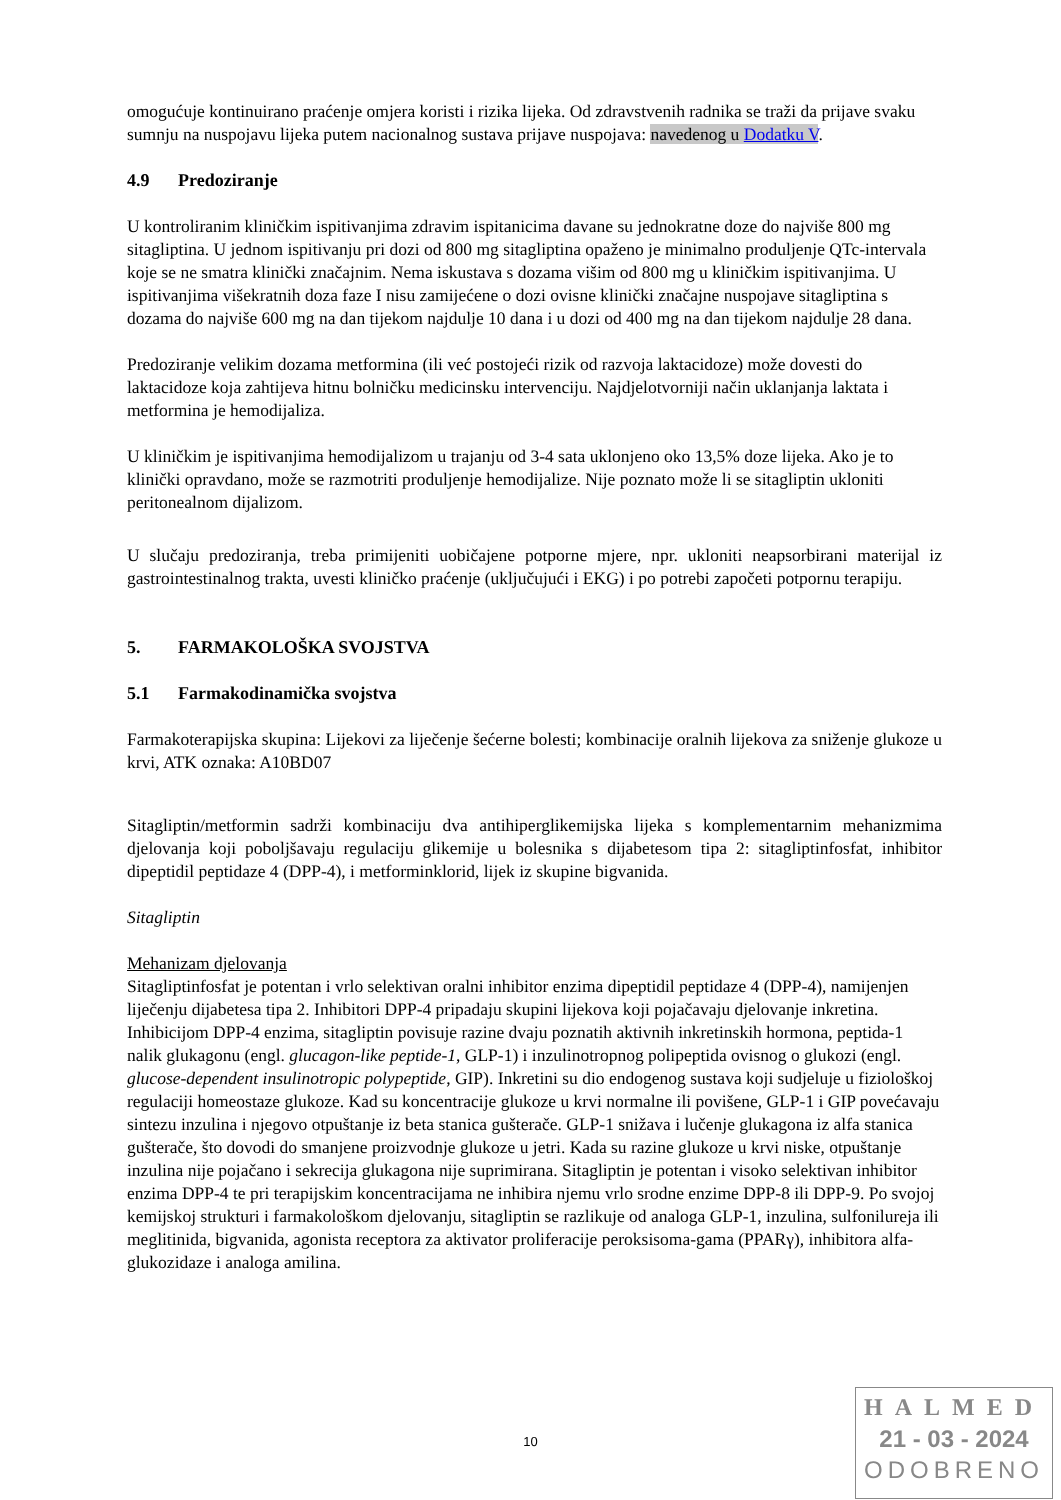omogućuje kontinuirano praćenje omjera koristi i rizika lijeka. Od zdravstvenih radnika se traži da prijave svaku sumnju na nuspojavu lijeka putem nacionalnog sustava prijave nuspojava: navedenog u Dodatku V.
4.9 Predoziranje
U kontroliranim kliničkim ispitivanjima zdravim ispitanicima davane su jednokratne doze do najviše 800 mg sitagliptina. U jednom ispitivanju pri dozi od 800 mg sitagliptina opaženo je minimalno produljenje QTc-intervala koje se ne smatra klinički značajnim. Nema iskustava s dozama višim od 800 mg u kliničkim ispitivanjima. U ispitivanjima višekratnih doza faze I nisu zamijećene o dozi ovisne klinički značajne nuspojave sitagliptina s dozama do najviše 600 mg na dan tijekom najdulje 10 dana i u dozi od 400 mg na dan tijekom najdulje 28 dana.
Predoziranje velikim dozama metformina (ili već postojeći rizik od razvoja laktacidoze) može dovesti do laktacidoze koja zahtijeva hitnu bolničku medicinsku intervenciju. Najdjelotvorniji način uklanjanja laktata i metformina je hemodijaliza.
U kliničkim je ispitivanjima hemodijalizom u trajanju od 3-4 sata uklonjeno oko 13,5% doze lijeka. Ako je to klinički opravdano, može se razmotriti produljenje hemodijalize. Nije poznato može li se sitagliptin ukloniti peritonealnom dijalizom.
U slučaju predoziranja, treba primijeniti uobičajene potporne mjere, npr. ukloniti neapsorbirani materijal iz gastrointestinalnog trakta, uvesti kliničko praćenje (uključujući i EKG) i po potrebi započeti potpornu terapiju.
5. FARMAKOLOŠKA SVOJSTVA
5.1 Farmakodinamička svojstva
Farmakoterapijska skupina: Lijekovi za liječenje šećerne bolesti; kombinacije oralnih lijekova za sniženje glukoze u krvi, ATK oznaka: A10BD07
Sitagliptin/metformin sadrži kombinaciju dva antihiperglikemijska lijeka s komplementarnim mehanizmima djelovanja koji poboljšavaju regulaciju glikemije u bolesnika s dijabetesom tipa 2: sitagliptinfosfat, inhibitor dipeptidil peptidaze 4 (DPP-4), i metforminklorid, lijek iz skupine bigvanida.
Sitagliptin
Mehanizam djelovanja
Sitagliptinfosfat je potentan i vrlo selektivan oralni inhibitor enzima dipeptidil peptidaze 4 (DPP-4), namijenjen liječenju dijabetesa tipa 2. Inhibitori DPP-4 pripadaju skupini lijekova koji pojačavaju djelovanje inkretina. Inhibicijom DPP-4 enzima, sitagliptin povisuje razine dvaju poznatih aktivnih inkretinskih hormona, peptida-1 nalik glukagonu (engl. glucagon-like peptide-1, GLP-1) i inzulinotropnog polipeptida ovisnog o glukozi (engl. glucose-dependent insulinotropic polypeptide, GIP). Inkretini su dio endogenog sustava koji sudjeluje u fiziološkoj regulaciji homeostaze glukoze. Kad su koncentracije glukoze u krvi normalne ili povišene, GLP-1 i GIP povećavaju sintezu inzulina i njegovo otpuštanje iz beta stanica gušterače. GLP-1 snižava i lučenje glukagona iz alfa stanica gušterače, što dovodi do smanjene proizvodnje glukoze u jetri. Kada su razine glukoze u krvi niske, otpuštanje inzulina nije pojačano i sekrecija glukagona nije suprimirana. Sitagliptin je potentan i visoko selektivan inhibitor enzima DPP-4 te pri terapijskim koncentracijama ne inhibira njemu vrlo srodne enzime DPP-8 ili DPP-9. Po svojoj kemijskoj strukturi i farmakološkom djelovanju, sitagliptin se razlikuje od analoga GLP-1, inzulina, sulfonilureja ili meglitinida, bigvanida, agonista receptora za aktivator proliferacije peroksisoma-gama (PPARγ), inhibitora alfa-glukozidaze i analoga amilina.
10
HALMED
21 - 03 - 2024
ODOBRENO